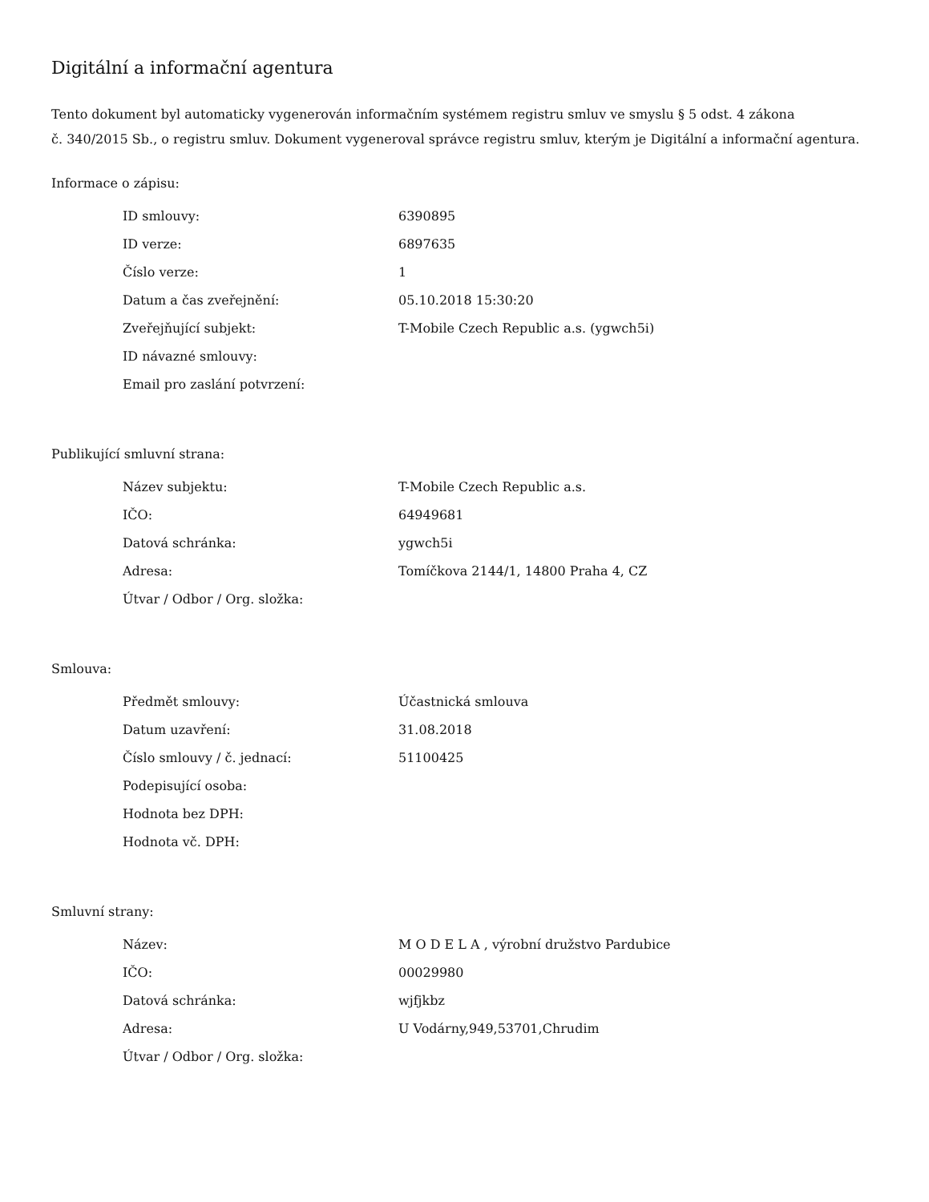Digitální a informační agentura
Tento dokument byl automaticky vygenerován informačním systémem registru smluv ve smyslu § 5 odst. 4 zákona
č. 340/2015 Sb., o registru smluv. Dokument vygeneroval správce registru smluv, kterým je Digitální a informační agentura.
Informace o zápisu:
| ID smlouvy: | 6390895 |
| ID verze: | 6897635 |
| Číslo verze: | 1 |
| Datum a čas zveřejnění: | 05.10.2018 15:30:20 |
| Zveřejňující subjekt: | T-Mobile Czech Republic a.s. (ygwch5i) |
| ID návazné smlouvy: | |
| Email pro zaslání potvrzení: | |
Publikující smluvní strana:
| Název subjektu: | T-Mobile Czech Republic a.s. |
| IČO: | 64949681 |
| Datová schránka: | ygwch5i |
| Adresa: | Tomíčkova 2144/1, 14800 Praha 4, CZ |
| Útvar / Odbor / Org. složka: | |
Smlouva:
| Předmět smlouvy: | Účastnická smlouva |
| Datum uzavření: | 31.08.2018 |
| Číslo smlouvy / č. jednací: | 51100425 |
| Podepisující osoba: | |
| Hodnota bez DPH: | |
| Hodnota vč. DPH: | |
Smluvní strany:
| Název: | M O D E L A , výrobní družstvo Pardubice |
| IČO: | 00029980 |
| Datová schránka: | wjfjkbz |
| Adresa: | U Vodárny,949,53701,Chrudim |
| Útvar / Odbor / Org. složka: | |